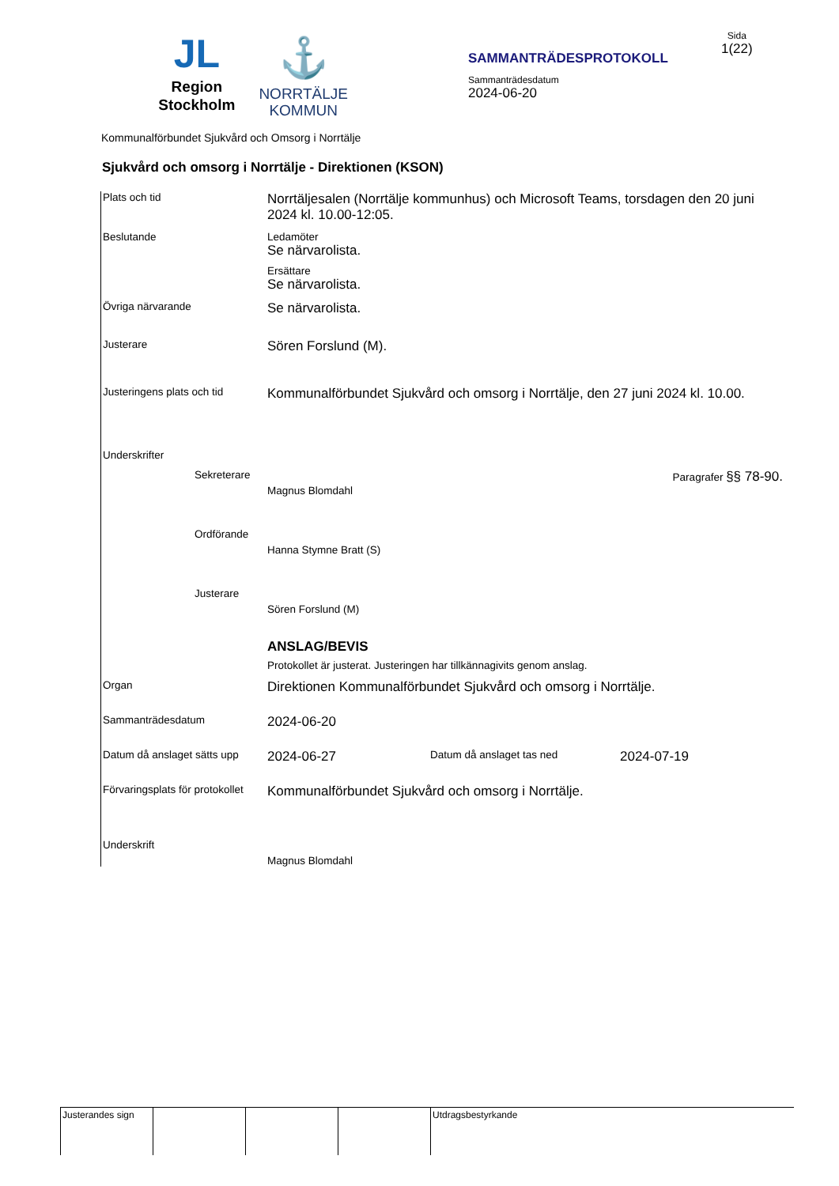JL
Region
Stockholm
⚓
NORRTÄLJE
KOMMUN
SAMMANTRÄDESPROTOKOLL
Sammanträdesdatum
2024-06-20
Sida
1(22)
Kommunalförbundet Sjukvård och Omsorg i Norrtälje
Sjukvård och omsorg i Norrtälje - Direktionen (KSON)
Plats och tid
Norrtäljesalen (Norrtälje kommunhus) och Microsoft Teams, torsdagen den 20 juni 2024 kl. 10.00-12:05.
Beslutande Ledamöter
Se närvarolista.
Ersättare
Se närvarolista.
Övriga närvarande
Se närvarolista.
Justerare
Sören Forslund (M).
Justeringens plats och tid
Kommunalförbundet Sjukvård och omsorg i Norrtälje, den 27 juni 2024 kl. 10.00.
Underskrifter
Sekreterare
Magnus Blomdahl
Paragrafer §§ 78-90.
Ordförande
Hanna Stymne Bratt (S)
Justerare
Sören Forslund (M)
ANSLAG/BEVIS
Protokollet är justerat. Justeringen har tillkännagivits genom anslag.
Organ
Direktionen Kommunalförbundet Sjukvård och omsorg i Norrtälje.
Sammanträdesdatum
2024-06-20
Datum då anslaget sätts upp
2024-06-27
Datum då anslaget tas ned
2024-07-19
Förvaringsplats för protokollet
Kommunalförbundet Sjukvård och omsorg i Norrtälje.
Underskrift
Magnus Blomdahl
Justerandes sign
Utdragsbestyrkande